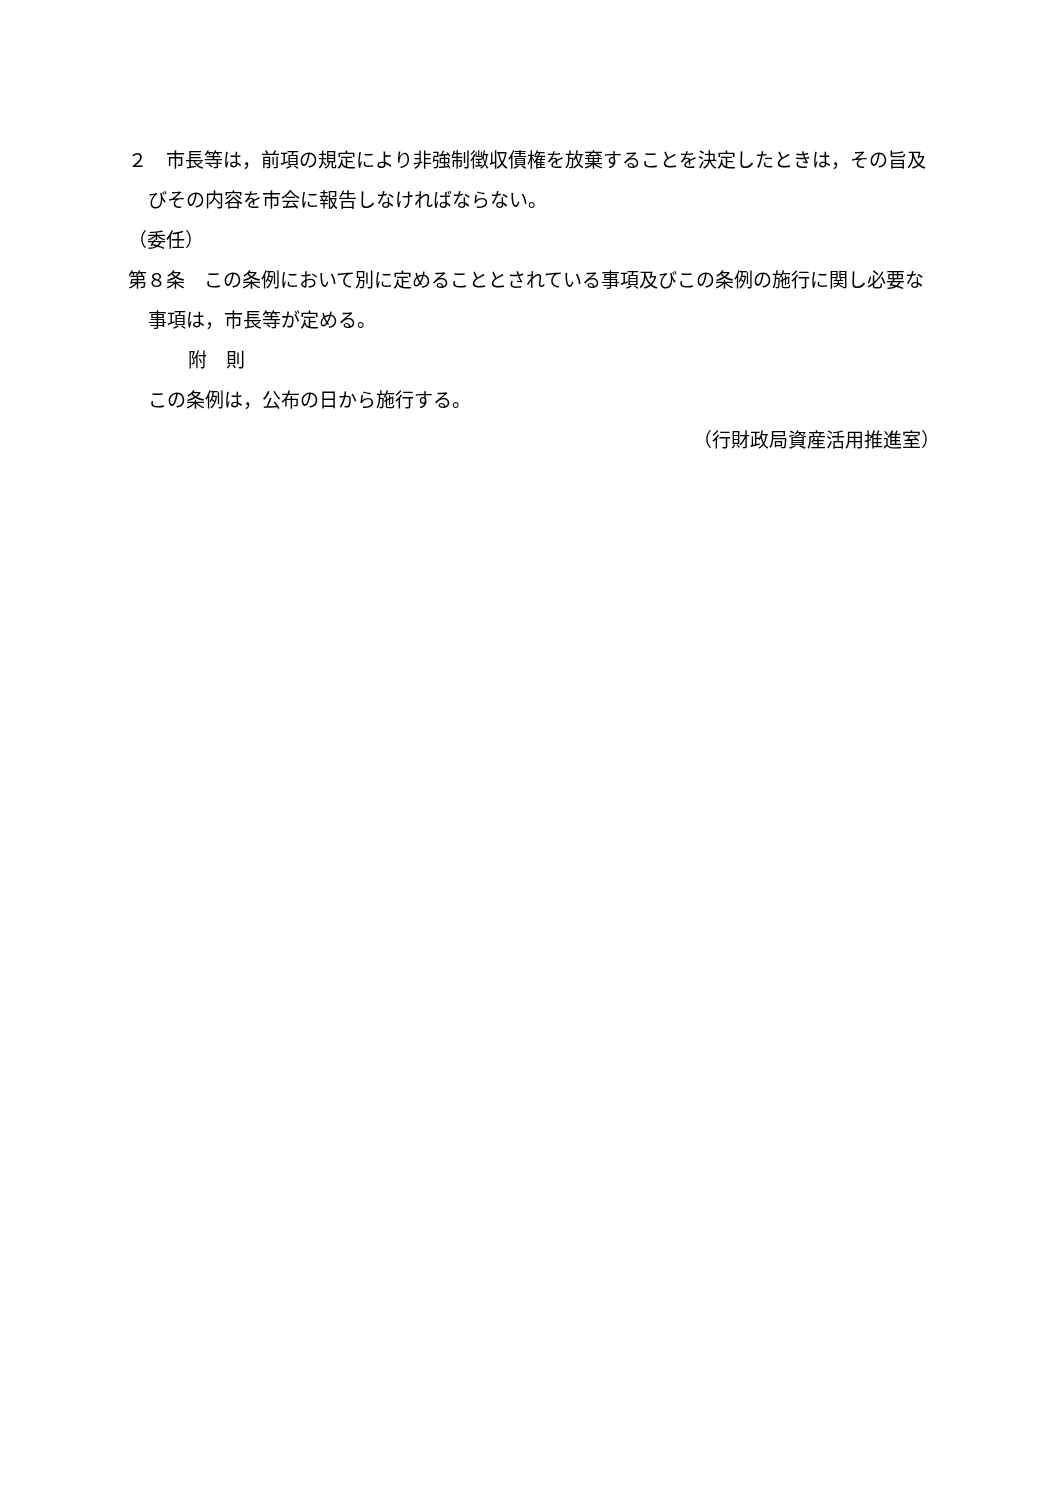２　市長等は，前項の規定により非強制徴収債権を放棄することを決定したときは，その旨及びその内容を市会に報告しなければならない。
（委任）
第８条　この条例において別に定めることとされている事項及びこの条例の施行に関し必要な事項は，市長等が定める。
附　則
この条例は，公布の日から施行する。
（行財政局資産活用推進室）